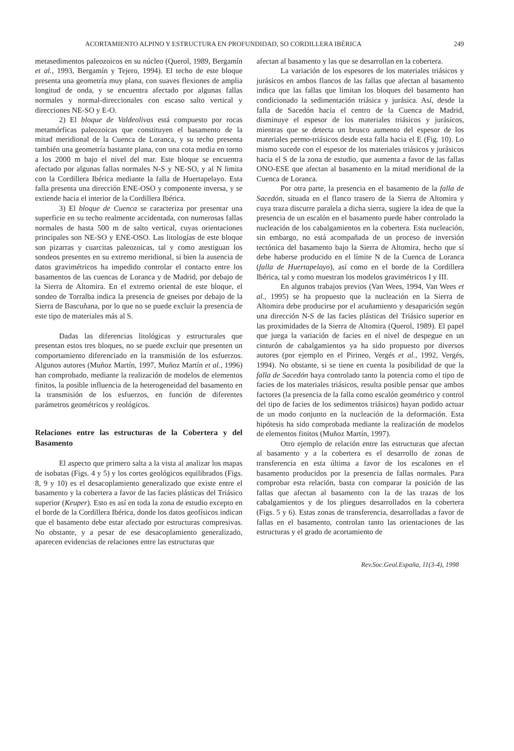ACORTAMIENTO ALPINO Y ESTRUCTURA EN PROFUNDIDAD, SO CORDILLERA IBÉRICA 249
metasedimentos paleozoicos en su núcleo (Querol, 1989, Bergamín et al., 1993, Bergamín y Tejero, 1994). El techo de este bloque presenta una geometría muy plana, con suaves flexiones de amplia longitud de onda, y se encuentra afectado por algunas fallas normales y normal-direccionales con escaso salto vertical y direcciones NE-SO y E-O.
2) El bloque de Valdeolivas está compuesto por rocas metamórficas paleozoicas que constituyen el basamento de la mitad meridional de la Cuenca de Loranca, y su techo presenta también una geometría bastante plana, con una cota media en torno a los 2000 m bajo el nivel del mar. Este bloque se encuentra afectado por algunas fallas normales N-S y NE-SO, y al N limita con la Cordillera Ibérica mediante la falla de Huertapelayo. Esta falla presenta una dirección ENE-OSO y componente inversa, y se extiende hacia el interior de la Cordillera Ibérica.
3) El bloque de Cuenca se caracteriza por presentar una superficie en su techo realmente accidentada, con numerosas fallas normales de hasta 500 m de salto vertical, cuyas orientaciones principales son NE-SO y ENE-OSO. Las litologías de este bloque son pizarras y cuarcitas paleozoicas, tal y como atestiguan los sondeos presentes en su extremo meridional, si bien la ausencia de datos gravimétricos ha impedido controlar el contacto entre los basamentos de las cuencas de Loranca y de Madrid, por debajo de la Sierra de Altomira. En el extremo oriental de este bloque, el sondeo de Torralba indica la presencia de gneises por debajo de la Sierra de Bascuñana, por lo que no se puede excluir la presencia de este tipo de materiales más al S.
Dadas las diferencias litológicas y estructurales que presentan estos tres bloques, no se puede excluir que presenten un comportamiento diferenciado en la transmisión de los esfuerzos. Algunos autores (Muñoz Martín, 1997, Muñoz Martín et al., 1996) han comprobado, mediante la realización de modelos de elementos finitos, la posible influencia de la heterogeneidad del basamento en la transmisión de los esfuerzos, en función de diferentes parámetros geométricos y reológicos.
Relaciones entre las estructuras de la Cobertera y del Basamento
El aspecto que primero salta a la vista al analizar los mapas de isobatas (Figs. 4 y 5) y los cortes geológicos equilibrados (Figs. 8, 9 y 10) es el desacoplamiento generalizado que existe entre el basamento y la cobertera a favor de las facies plásticas del Triásico superior (Keuper). Esto es así en toda la zona de estudio excepto en el borde de la Cordillera Ibérica, donde los datos geofísicos indican que el basamento debe estar afectado por estructuras compresivas. No obstante, y a pesar de ese desacoplamiento generalizado, aparecen evidencias de relaciones entre las estructuras que
afectan al basamento y las que se desarrollan en la cobertera.
La variación de los espesores de los materiales triásicos y jurásicos en ambos flancos de las fallas que afectan al basamento indica que las fallas que limitan los bloques del basamento han condicionado la sedimentación triásica y jurásica. Así, desde la falla de Sacedón hacia el centro de la Cuenca de Madrid, disminuye el espesor de los materiales triásicos y jurásicos, mientras que se detecta un brusco aumento del espesor de los materiales permo-triásicos desde esta falla hacia el E (Fig. 10). Lo mismo sucede con el espesor de los materiales triásicos y jurásicos hacia el S de la zona de estudio, que aumenta a favor de las fallas ONO-ESE que afectan al basamento en la mitad meridional de la Cuenca de Loranca.
Por otra parte, la presencia en el basamento de la falla de Sacedón, situada en el flanco trasero de la Sierra de Altomira y cuya traza discurre paralela a dicha sierra, sugiere la idea de que la presencia de un escalón en el basamento puede haber controlado la nucleación de los cabalgamientos en la cobertera. Esta nucleación, sin embargo, no está acompañada de un proceso de inversión tectónica del basamento bajo la Sierra de Altomira, hecho que sí debe haberse producido en el límite N de la Cuenca de Loranca (falla de Huertapelayo), así como en el borde de la Cordillera Ibérica, tal y como muestran los modelos gravimétricos I y III.
En algunos trabajos previos (Van Wees, 1994, Van Wees et al., 1995) se ha propuesto que la nucleación en la Sierra de Altomira debe producirse por el acuñamiento y desaparición según una dirección N-S de las facies plásticas del Triásico superior en las proximidades de la Sierra de Altomira (Querol, 1989). El papel que juega la variación de facies en el nivel de despegue en un cinturón de cabalgamientos ya ha sido propuesto por diversos autores (por ejemplo en el Pirineo, Vergés et al., 1992, Vergés, 1994). No obstante, si se tiene en cuenta la posibilidad de que la falla de Sacedón haya controlado tanto la potencia como el tipo de facies de los materiales triásicos, resulta posible pensar que ambos factores (la presencia de la falla como escalón geométrico y control del tipo de facies de los sedimentos triásicos) hayan podido actuar de un modo conjunto en la nucleación de la deformación. Esta hipótesis ha sido comprobada mediante la realización de modelos de elementos finitos (Muñoz Martín, 1997).
Otro ejemplo de relación entre las estructuras que afectan al basamento y a la cobertera es el desarrollo de zonas de transferencia en esta última a favor de los escalones en el basamento producidos por la presencia de fallas normales. Para comprobar esta relación, basta con comparar la posición de las fallas que afectan al basamento con la de las trazas de los cabalgamientos y de los pliegues desarrollados en la cobertera (Figs. 5 y 6). Estas zonas de transferencia, desarrolladas a favor de fallas en el basamento, controlan tanto las orientaciones de las estructuras y el grado de acortamiento de
Rev.Soc.Geol.España, 11(3-4), 1998